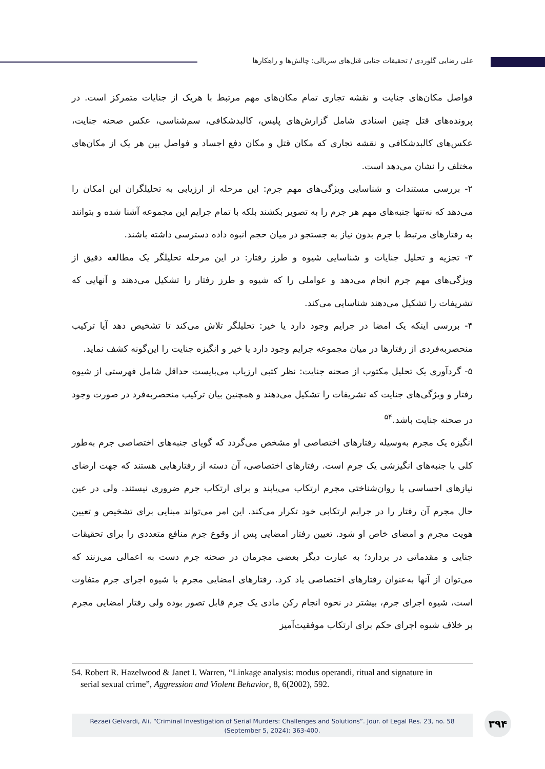علی رضایی گلوردی / تحقیقات جنایی قتل‌های سریالی: چالش‌ها و راهکارها
فواصل مکان‌های جنایت و نقشه تجاری تمام مکان‌های مهم مرتبط با هریک از جنایات متمرکز است. در پرونده‌های قتل چنین اسنادی شامل گزارش‌های پلیس، کالبدشکافی، سم‌شناسی، عکس صحنه جنایت، عکس‌های کالبدشکافی و نقشه تجاری که مکان قتل و مکان دفع اجساد و فواصل بین هر یک از مکان‌های مختلف را نشان می‌دهد است.
۲- بررسی مستندات و شناسایی ویژگی‌های مهم جرم: این مرحله از ارزیابی به تحلیلگران این امکان را می‌دهد که نه‌تنها جنبه‌های مهم هر جرم را به تصویر بکشند بلکه با تمام جرایم این مجموعه آشنا شده و بتوانند به رفتارهای مرتبط با جرم بدون نیاز به جستجو در میان حجم انبوه داده دسترسی داشته باشند.
۳- تجزیه و تحلیل جنایات و شناسایی شیوه و طرز رفتار: در این مرحله تحلیلگر یک مطالعه دقیق از ویژگی‌های مهم جرم انجام می‌دهد و عواملی را که شیوه و طرز رفتار را تشکیل می‌دهند و آنهایی که تشریفات را تشکیل می‌دهند شناسایی می‌کند.
۴- بررسی اینکه یک امضا در جرایم وجود دارد یا خیر: تحلیلگر تلاش می‌کند تا تشخیص دهد آیا ترکیب منحصربه‌فردی از رفتارها در میان مجموعه جرایم وجود دارد یا خیر و انگیزه جنایت را این‌گونه کشف نماید.
۵- گردآوری یک تحلیل مکتوب از صحنه جنایت: نظر کتبی ارزیاب می‌بایست حداقل شامل فهرستی از شیوه رفتار و ویژگی‌های جنایت که تشریفات را تشکیل می‌دهند و همچنین بیان ترکیب منحصربه‌فرد در صورت وجود در صحنه جنایت باشد.<sup>۵۴</sup>
انگیزه یک مجرم به‌وسیله رفتارهای اختصاصی او مشخص می‌گردد که گویای جنبه‌های اختصاصی جرم به‌طور کلی یا جنبه‌های انگیزشی یک جرم است. رفتارهای اختصاصی، آن دسته از رفتارهایی هستند که جهت ارضای نیازهای احساسی یا روان‌شناختی مجرم ارتکاب می‌یابند و برای ارتکاب جرم ضروری نیستند. ولی در عین حال مجرم آن رفتار را در جرایم ارتکابی خود تکرار می‌کند. این امر می‌تواند مبنایی برای تشخیص و تعیین هویت مجرم و امضای خاص او شود. تعیین رفتار امضایی پس از وقوع جرم منافع متعددی را برای تحقیقات جنایی و مقدماتی در بردارد؛ به عبارت دیگر بعضی مجرمان در صحنه جرم دست به اعمالی می‌زنند که می‌توان از آنها به‌عنوان رفتارهای اختصاصی یاد کرد. رفتارهای امضایی مجرم با شیوه اجرای جرم متفاوت است، شیوه اجرای جرم، بیشتر در نحوه انجام رکن مادی یک جرم قابل تصور بوده ولی رفتار امضایی مجرم بر خلاف شیوه اجرای حکم برای ارتکاب موفقیت‌آمیز
54. Robert R. Hazelwood & Janet I. Warren, “Linkage analysis: modus operandi, ritual and signature in
serial sexual crime”, Aggression and Violent Behavior, 8, 6(2002), 592.
Rezaei Gelvardi, Ali. “Criminal Investigation of Serial Murders: Challenges and Solutions”. Jour. of Legal Res. 23, no. 58
(September 5, 2024): 363-400.
۳۹۴